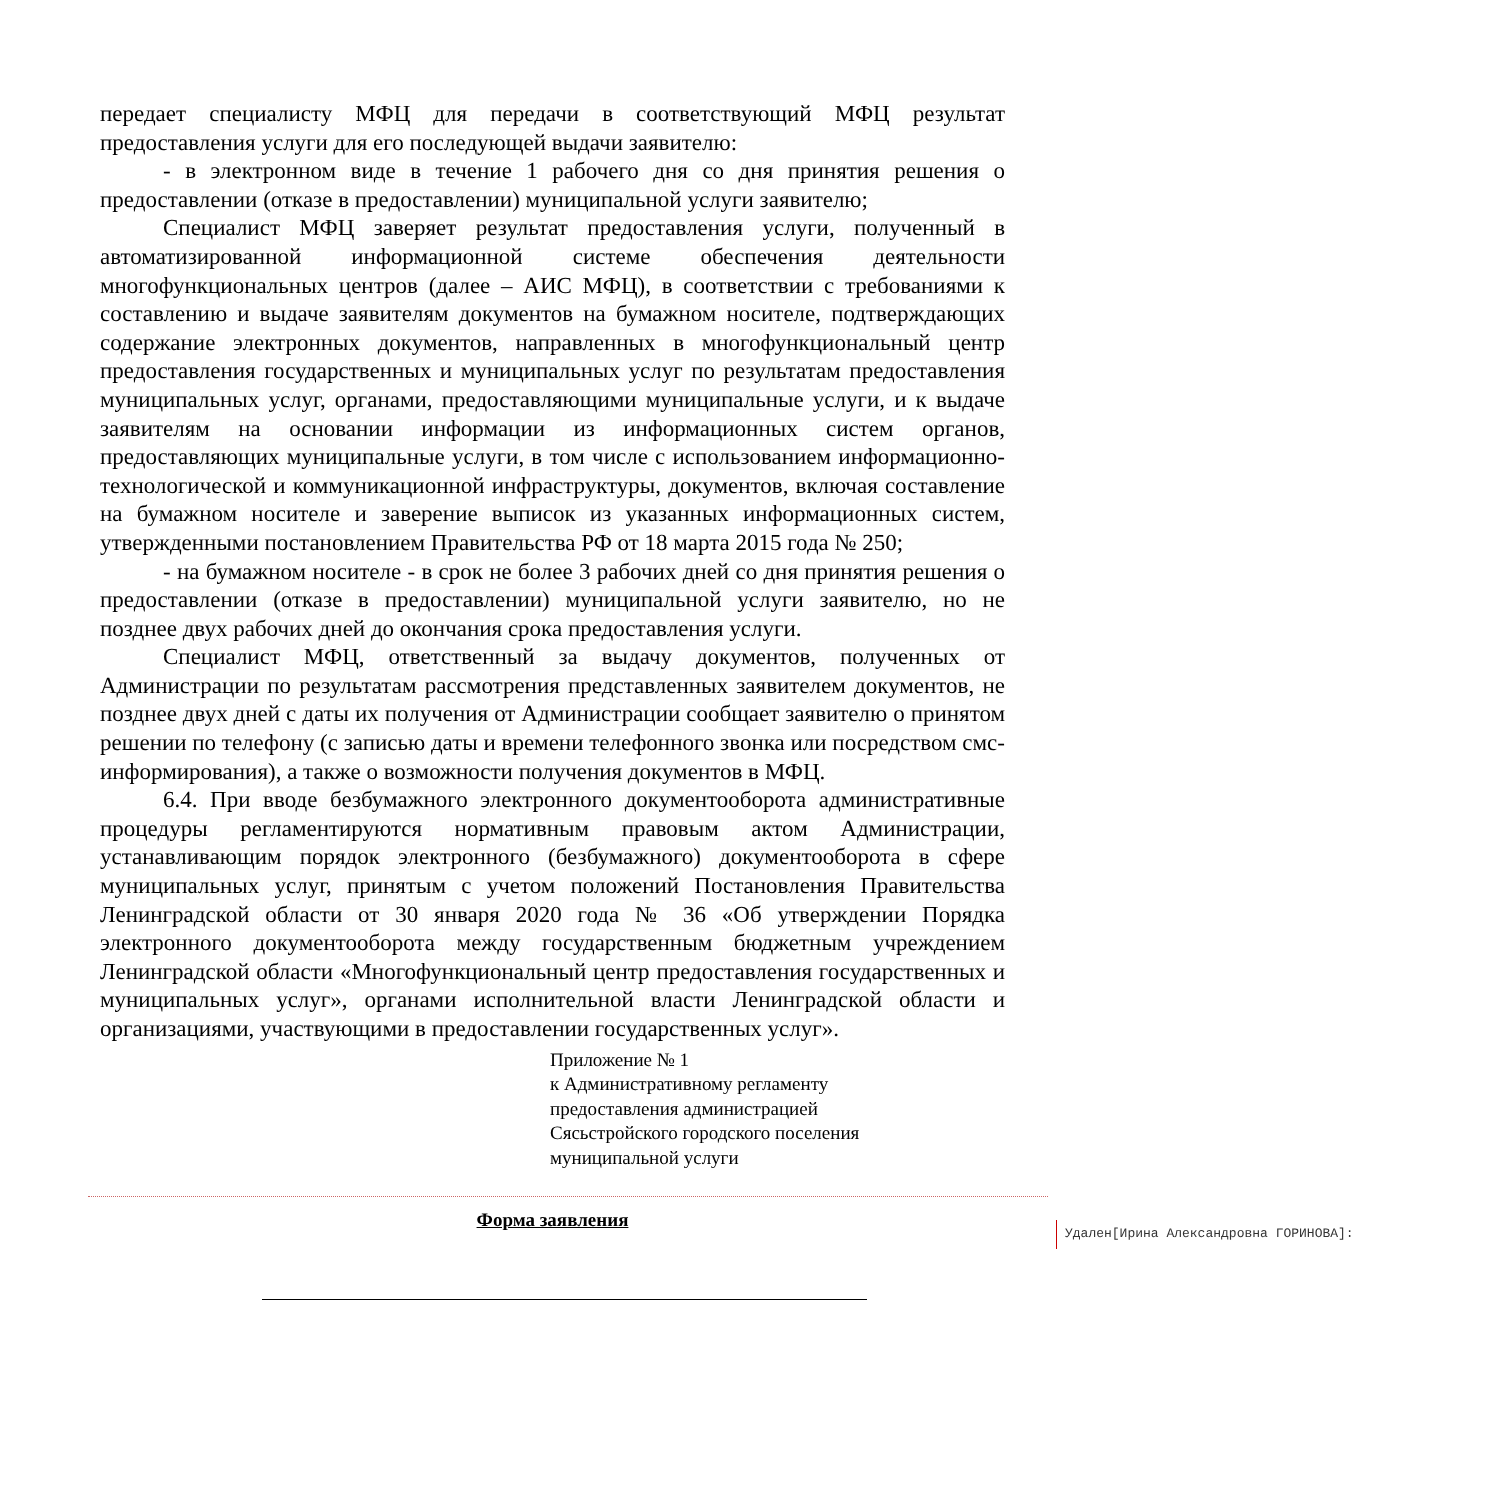передает специалисту МФЦ для передачи в соответствующий МФЦ результат предоставления услуги для его последующей выдачи заявителю:
- в электронном виде в течение 1 рабочего дня со дня принятия решения о предоставлении (отказе в предоставлении) муниципальной услуги заявителю;
Специалист МФЦ заверяет результат предоставления услуги, полученный в автоматизированной информационной системе обеспечения деятельности многофункциональных центров (далее – АИС МФЦ), в соответствии с требованиями к составлению и выдаче заявителям документов на бумажном носителе, подтверждающих содержание электронных документов, направленных в многофункциональный центр предоставления государственных и муниципальных услуг по результатам предоставления муниципальных услуг, органами, предоставляющими муниципальные услуги, и к выдаче заявителям на основании информации из информационных систем органов, предоставляющих муниципальные услуги, в том числе с использованием информационно-технологической и коммуникационной инфраструктуры, документов, включая составление на бумажном носителе и заверение выписок из указанных информационных систем, утвержденными постановлением Правительства РФ от 18 марта 2015 года № 250;
- на бумажном носителе - в срок не более 3 рабочих дней со дня принятия решения о предоставлении (отказе в предоставлении) муниципальной услуги заявителю, но не позднее двух рабочих дней до окончания срока предоставления услуги.
Специалист МФЦ, ответственный за выдачу документов, полученных от Администрации по результатам рассмотрения представленных заявителем документов, не позднее двух дней с даты их получения от Администрации сообщает заявителю о принятом решении по телефону (с записью даты и времени телефонного звонка или посредством смс-информирования), а также о возможности получения документов в МФЦ.
6.4. При вводе безбумажного электронного документооборота административные процедуры регламентируются нормативным правовым актом Администрации, устанавливающим порядок электронного (безбумажного) документооборота в сфере муниципальных услуг, принятым с учетом положений Постановления Правительства Ленинградской области от 30 января 2020 года № 36 «Об утверждении Порядка электронного документооборота между государственным бюджетным учреждением Ленинградской области «Многофункциональный центр предоставления государственных и муниципальных услуг», органами исполнительной власти Ленинградской области и организациями, участвующими в предоставлении государственных услуг».
Приложение № 1
к Административному регламенту
предоставления администрацией
Сясьстройского городского поселения
муниципальной услуги
Удален[Ирина Александровна ГОРИНОВА]:
Форма заявления